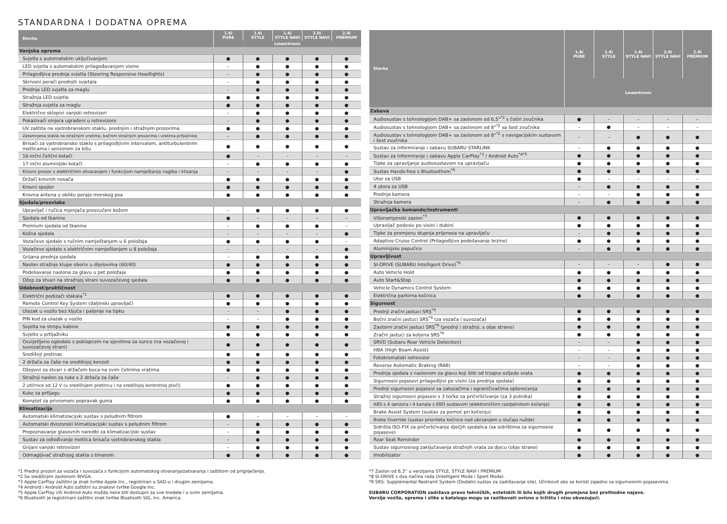STANDARDNA I DODATNA OPREMA
| Stavka | 1.6i PURE | 1.6i STYLE | 1.6i STYLE NAVI | 2.0i STYLE NAVI | 2.0i PREMIUM |
| --- | --- | --- | --- | --- | --- |
| | Lineartronic | | | | |
| Vanjska oprema | | | | | |
| Svjetla s automatskim uključivanjem | ● | ● | ● | ● | ● |
| LED svjetla s automatskim prilagođavanjem visine | – | ● | ● | ● | ● |
| Prilagodljiva prednja svjetla (Steering Responsive Headlights) | – | ● | ● | ● | ● |
| Skriveni perači prednjih svjetala | – | ● | ● | ● | ● |
| Prednja LED svjetla za maglu | – | ● | ● | ● | ● |
| Stražnja LED svjetla | ● | ● | ● | ● | ● |
| Stražnja svjetla za maglu | ● | ● | ● | ● | ● |
| Električno sklopivi vanjski retrovizori | – | ● | ● | ● | ● |
| Pokazivači smjera ugrađeni u retrovizore | – | ● | ● | ● | ● |
| UV zaštita na vjetrobranskom staklu, prednjim i stražnjim prozorima | ● | ● | ● | ● | ● |
| Zatamnjena stakla na stražnjim vratima, bočnim stražnjim prozorima i vratima prtljažnika | – | ● | ● | ● | ● |
| Brisači za vjetrobransko staklo s prilagodljivim intervalom, antiturbulentnim metlicama i senzorom za kišu | ● | ● | ● | ● | ● |
| 16-inčni čelični kotači | ● | – | – | – | – |
| 17-inčni aluminijski kotači | – | ● | ● | ● | ● |
| Krovni prozor s električnim otvaranjem i funkcijom namještanja nagiba i klizanja | – | – | – | – | ● |
| Držači krovnih nosača | ● | ● | ● | ● | ● |
| Krovni spojler | ● | ● | ● | ● | ● |
| Krovna antena u obliku peraje morskog psa | ● | ● | ● | ● | ● |
| Sjedala/presvlake | | | | | |
| Upravljač i ručica mjenjača presvučeni kožom | – | ● | ● | ● | ● |
| Sjedala od tkanine | ● | – | – | – | – |
| Premium sjedala od tkanine | – | ● | ● | ● | – |
| Kožna sjedala | – | – | – | – | ● |
| Vozačevo sjedalo s ručnim namještanjem u 6 položaja | ● | ● | ● | ● | – |
| Vozačevo sjedalo s električnim namještanjem u 8 položaja | – | – | – | – | ● |
| Grijana prednja sjedala | – | ● | ● | ● | ● |
| Naslon stražnje klupe oboriv u dijelovima (60/40) | ● | ● | ● | ● | ● |
| Podešavanje naslona za glavu u pet položaja | ● | ● | ● | ● | ● |
| Džep za stvari na stražnjoj strani suvozačevog sjedala | ● | ● | ● | ● | ● |
| Udobnost/praktičnost | | | | | |
| Električni podizači stakala<sup>*1</sup> | ● | ● | ● | ● | ● |
| Remote Control Key System (daljinski upravljač) | ● | ● | ● | ● | ● |
| Ulazak u vozilo bez ključa i paljenje na tipku | – | – | ● | ● | ● |
| PIN kod za ulazak u vozilo | – | – | ● | ● | ● |
| Svjetla na stropu kabine | ● | ● | ● | ● | ● |
| Svjetlo u prtljažniku | ● | ● | ● | ● | ● |
| Osvijetljeno ogledalo s poklopcem na sjenilima za sunce (na vozačevoj i suvozačevoj strani) | ● | ● | ● | ● | ● |
| Središnji pretinac | ● | ● | ● | ● | ● |
| 2 držača za čaše na središnjoj konzoli | ● | ● | ● | ● | ● |
| Džepovi za stvari s držačem boca na svim četirima vratima | ● | ● | ● | ● | ● |
| Stražnji naslon za ruke s 2 držača za čaše | – | ● | ● | ● | ● |
| 2 utičnice od 12 V (u središnjem pretincu i na središnjoj kontrolnoj ploči) | ● | ● | ● | ● | ● |
| Kuke za prtljagu | ● | ● | ● | ● | ● |
| Komplet za privremeni popravak guma | ● | ● | ● | ● | ● |
| Klimatizacija | | | | | |
| Automatski klimatizacijski sustav s peludnim filtrom | ● | – | – | – | – |
| Automatski dvozonski klimatizacijski sustav s peludnim filtrom | – | ● | ● | ● | ● |
| Prepoznavanje glasovnih naredbi za klimatizacijski sustav | – | ● | ● | ● | ● |
| Sustav za odleđivanje metlica brisača vjetrobranskog stakla | – | ● | ● | ● | ● |
| Grijani vanjski retrovizori | – | ● | ● | ● | ● |
| Odmagljivač stražnjeg stakla s timerom | ● | ● | ● | ● | ● |
| Stavka | 1.6i PURE | 1.6i STYLE | 1.6i STYLE NAVI | 2.0i STYLE NAVI | 2.0i PREMIUM |
| --- | --- | --- | --- | --- | --- |
| | Lineartronic | | | | |
| Zabava | | | | | |
| Audiosustav s tehnologijom DAB+ sa zaslonom od 6,5"<sup>*2</sup> s četiri zvučnika | ● | – | – | – | – |
| Audiosustav s tehnologijom DAB+ sa zaslonom od 8"<sup>*2</sup> sa šest zvučnika | – | ● | – | – | – |
| Audiosustav s tehnologijom DAB+ sa zaslonom od 8"<sup>*2</sup> s navigacijskim sustavom i šest zvučnika | – | – | ● | ● | ● |
| Sustav za informiranje i zabavu SUBARU STARLINK | – | ● | ● | ● | ● |
| Sustav za informiranje i zabavu Apple CarPlay<sup>*3</sup> / Android Auto<sup>*4*5</sup> | ● | ● | ● | ● | ● |
| Tipke za upravljanje audiosustavom na upravljaču | ● | ● | ● | ● | ● |
| Sustav Hands-free s Bluetoothom<sup>*6</sup> | ● | ● | ● | ● | ● |
| Utor za USB | ● | – | – | – | – |
| 4 utora za USB | – | ● | ● | ● | ● |
| Prednja kamera | – | – | ● | ● | ● |
| Stražnja kamera | – | ● | ● | ● | ● |
| Upravljačke komande/instrumenti | | | | | |
| Višenamjenski zaslon<sup>*7</sup> | ● | ● | ● | ● | ● |
| Upravljač podesiv po visini i dubini | ● | ● | ● | ● | ● |
| Tipke za promjenu stupnja prijenosa na upravljaču | – | ● | ● | ● | ● |
| Adaptive Cruise Control (Prilagodljivo podešavanje brzine) | ● | ● | ● | ● | ● |
| Aluminijske papučice | – | ● | ● | ● | ● |
| Upravljivost | | | | | |
| SI-DRIVE (SUBARU Intelligent Drive)<sup>*8</sup> | – | – | – | ● | ● |
| Auto Vehicle Hold | ● | ● | ● | ● | ● |
| Auto Start&Stop | ● | ● | ● | ● | ● |
| Vehicle Dynamics Control System | ● | ● | ● | ● | ● |
| Električna parkirna kočnica | ● | ● | ● | ● | ● |
| Sigurnost | | | | | |
| Prednji zračni jastuci SRS<sup>*9</sup> | ● | ● | ● | ● | ● |
| Bočni zračni jastuci SRS<sup>*9</sup> (za vozača i suvozača) | ● | ● | ● | ● | ● |
| Zastorni zračni jastuci SRS<sup>*9</sup> (prednji i stražnji, s obje strane) | ● | ● | ● | ● | ● |
| Zračni jastuci za koljena SRS<sup>*9</sup> | ● | ● | ● | ● | ● |
| SRVD (Subaru Rear Vehicle Detection) | – | – | ● | ● | ● |
| HBA (High Beam Assist) | – | – | ● | ● | ● |
| Fotokromatski retrovizor | – | – | ● | ● | ● |
| Reverse Automatic Braking (RAB) | – | – | ● | ● | ● |
| Prednja sjedala s naslonom za glavu koji štiti od trzajne ozljede vrata | ● | ● | ● | ● | ● |
| Sigurnosni pojasevi prilagodljivi po visini (za prednja sjedala) | ● | ● | ● | ● | ● |
| Prednji sigurnosni pojasevi sa zatezačima i ograničivačima opterećenja | ● | ● | ● | ● | ● |
| Stražnji sigurnosni pojasevi s 3 točke za pričvršćivanje (za 3 putnika) | ● | ● | ● | ● | ● |
| ABS s 4 senzora i 4 kanala s EBD sustavom (elektroničkim razdjelnikom kočenja) | ● | ● | ● | ● | ● |
| Brake Assist System (sustav za pomoć pri kočenju) | ● | ● | ● | ● | ● |
| Brake Override (sustav prioriteta kočnice nad ubrzanjem u slučaju nužde) | ● | ● | ● | ● | ● |
| Sidrišta ISO-FIX za pričvršćivanje dječjih sjedalica (sa sidrištima za sigurnosne pojaseve) | ● | ● | ● | ● | ● |
| Rear Seat Reminder | ● | ● | ● | ● | ● |
| Sustav sigurnosnog zaključavanja stražnjih vrata za djecu (obje strane) | ● | ● | ● | ● | ● |
| Imobilizator | ● | ● | ● | ● | ● |
*1 Prednji prozori za vozača i suvozača s funkcijom automatskog otvaranja/zatvaranja i zaštitom od prignječenja.
*2 Sa središnjim zaslonom WVGA.
*3 Apple CarPlay zaštitni je znak tvrtke Apple Inc., registriran u SAD-u i drugim zemljama.
*4 Android i Android Auto zaštitni su znakovi tvrtke Google Inc.
*5 Apple CarPlay i/ili Android Auto možda neće biti dostupni za sve modele i u svim zemljama.
*6 Bluetooth je registrirani zaštitni znak tvrtke Bluetooth SIG, Inc. America.
*7 Zaslon od 6,3'' u verzijama STYLE, STYLE NAVI i PREMIUM
*8 SI-DRIVE s dva načina rada (Intelligent Mode i Sport Mode).
*9 SRS: Supplemental Restraint System (Dodatni sustav za zadržavanje sile). Učinkovit ako se koristi zajedno sa sigurnosnim pojasevima.
SUBARU CORPORATION zadržava pravo tehničkih, estetskih ili bilo kojih drugih promjena bez prethodne najave.
Verzije vozila, oprema i slike u katalogu mogu se razlikovati ovisno o tržištu i nisu obvezujući.